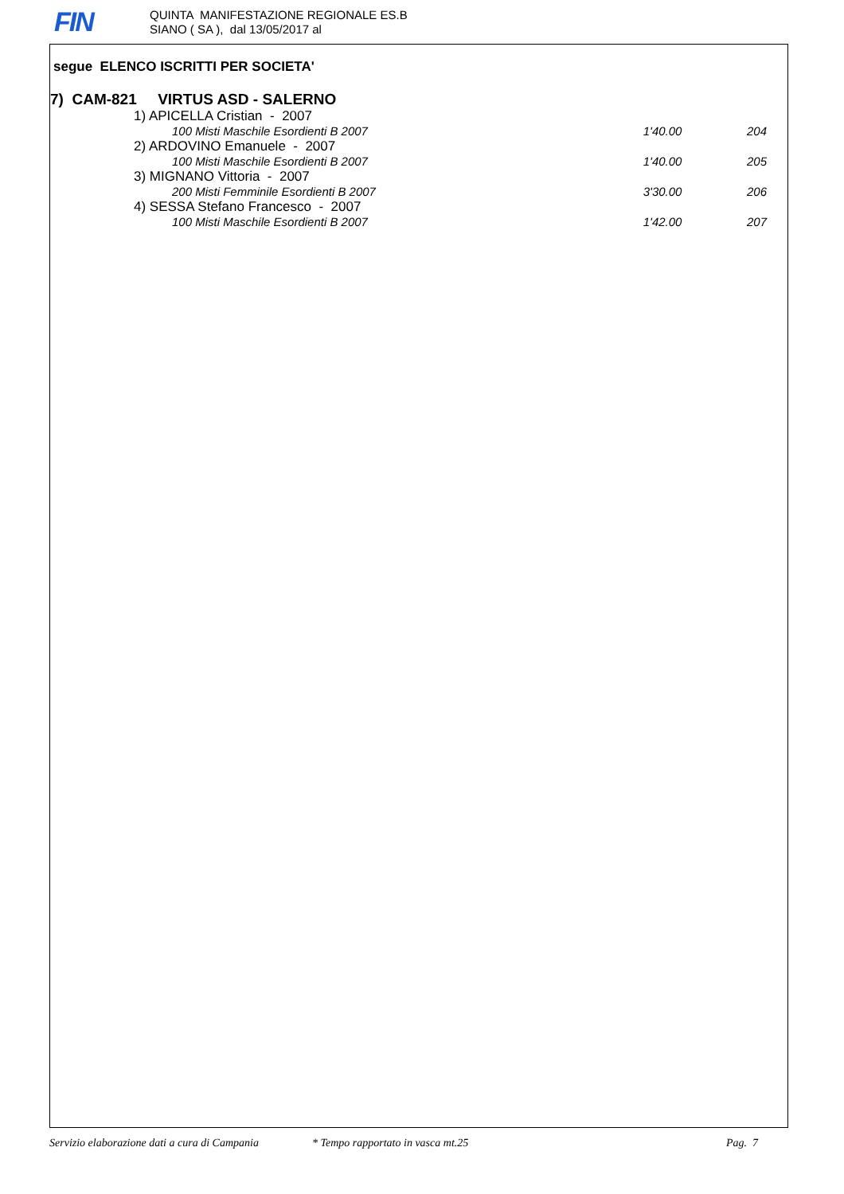FIN
QUINTA MANIFESTAZIONE REGIONALE ES.B
SIANO ( SA ), dal 13/05/2017 al
segue ELENCO ISCRITTI PER SOCIETA'
7) CAM-821 VIRTUS ASD - SALERNO
| 1) APICELLA Cristian - 2007 | | |
| 100 Misti Maschile Esordienti B 2007 | 1'40.00 | 204 |
| 2) ARDOVINO Emanuele - 2007 | | |
| 100 Misti Maschile Esordienti B 2007 | 1'40.00 | 205 |
| 3) MIGNANO Vittoria - 2007 | | |
| 200 Misti Femminile Esordienti B 2007 | 3'30.00 | 206 |
| 4) SESSA Stefano Francesco - 2007 | | |
| 100 Misti Maschile Esordienti B 2007 | 1'42.00 | 207 |
Servizio elaborazione dati a cura di Campania * Tempo rapportato in vasca mt.25 Pag. 7